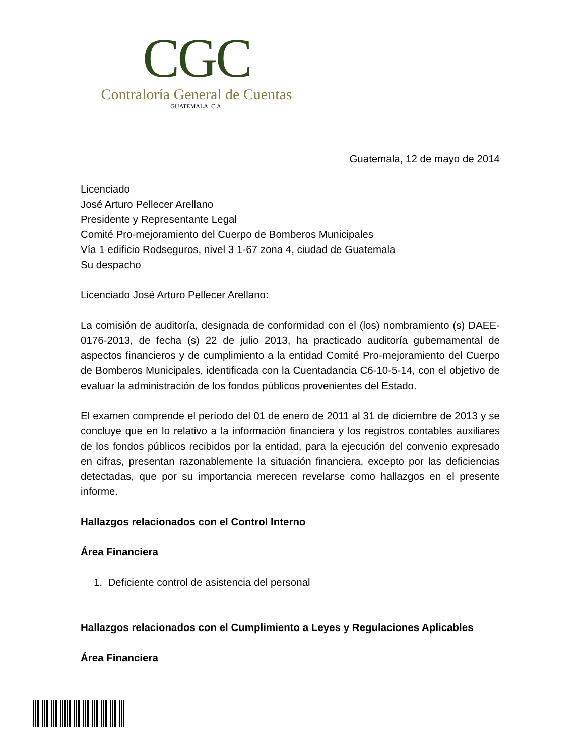CGC
Contraloría General de Cuentas
GUATEMALA, C.A.
Guatemala, 12 de mayo de 2014
Licenciado
José Arturo Pellecer Arellano
Presidente y Representante Legal
Comité Pro-mejoramiento del Cuerpo de Bomberos Municipales
Vía 1 edificio Rodseguros, nivel 3 1-67 zona 4, ciudad de Guatemala
Su despacho
Licenciado José Arturo Pellecer Arellano:
La comisión de auditoría, designada de conformidad con el (los) nombramiento (s) DAEE-0176-2013, de fecha (s) 22 de julio 2013, ha practicado auditoría gubernamental de aspectos financieros y de cumplimiento a la entidad Comité Pro-mejoramiento del Cuerpo de Bomberos Municipales, identificada con la Cuentadancia C6-10-5-14, con el objetivo de evaluar la administración de los fondos públicos provenientes del Estado.
El examen comprende el período del 01 de enero de 2011 al 31 de diciembre de 2013 y se concluye que en lo relativo a la información financiera y los registros contables auxiliares de los fondos públicos recibidos por la entidad, para la ejecución del convenio expresado en cifras, presentan razonablemente la situación financiera, excepto por las deficiencias detectadas, que por su importancia merecen revelarse como hallazgos en el presente informe.
Hallazgos relacionados con el Control Interno
Área Financiera
1. Deficiente control de asistencia del personal
Hallazgos relacionados con el Cumplimiento a Leyes y Regulaciones Aplicables
Área Financiera